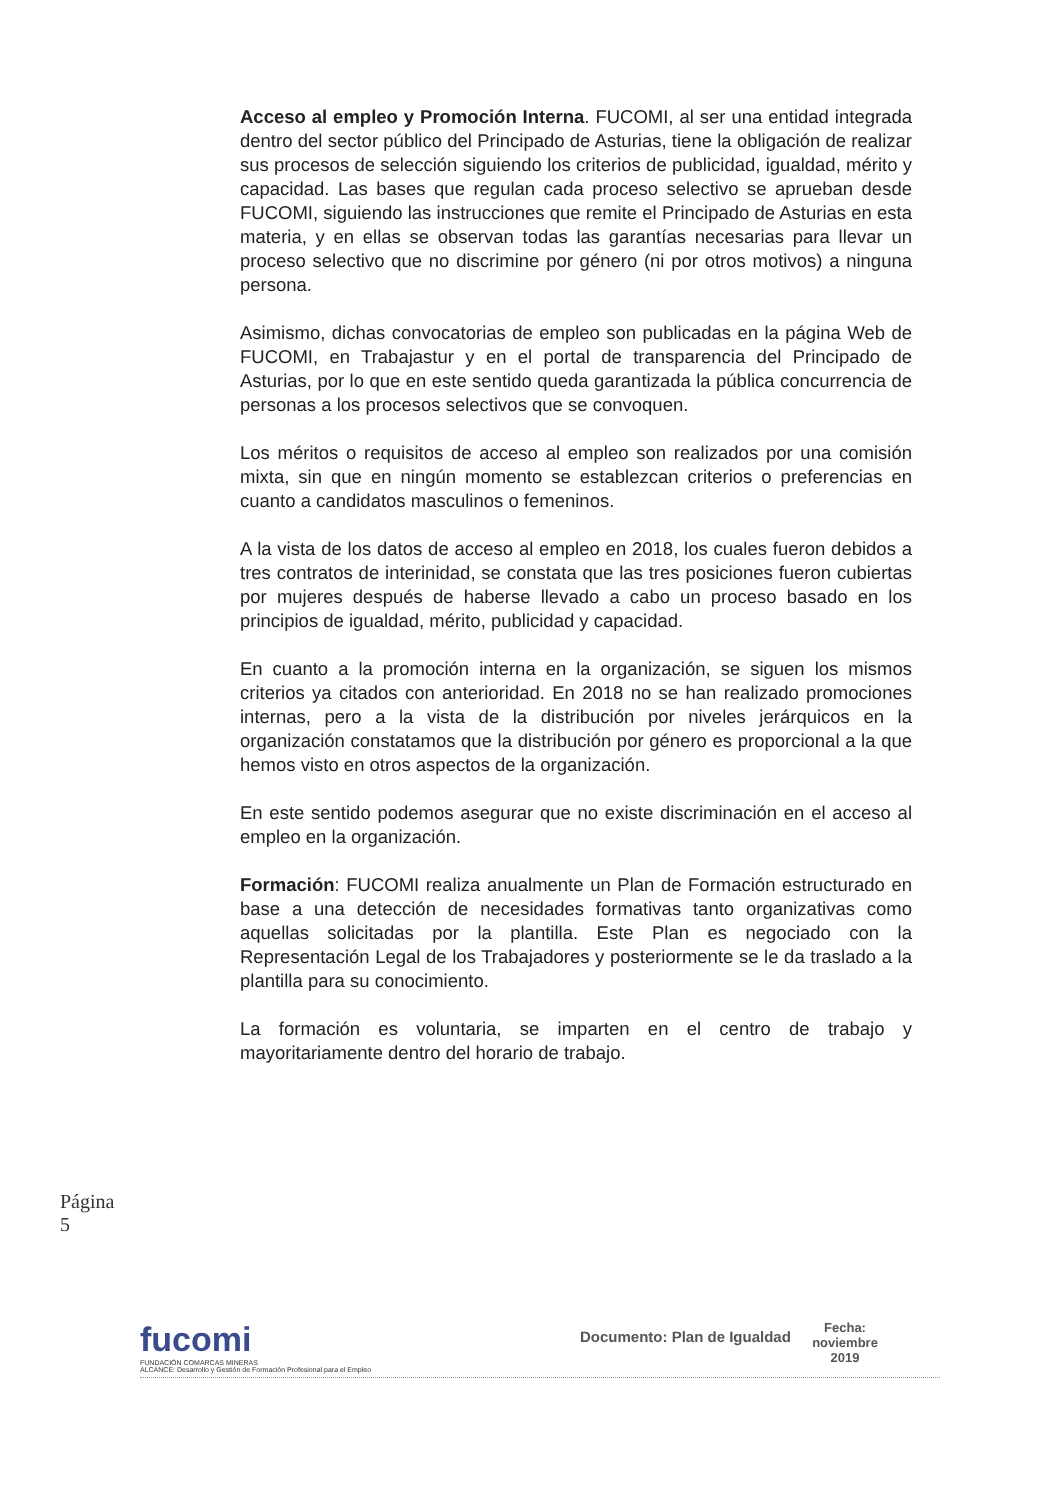Acceso al empleo y Promoción Interna. FUCOMI, al ser una entidad integrada dentro del sector público del Principado de Asturias, tiene la obligación de realizar sus procesos de selección siguiendo los criterios de publicidad, igualdad, mérito y capacidad. Las bases que regulan cada proceso selectivo se aprueban desde FUCOMI, siguiendo las instrucciones que remite el Principado de Asturias en esta materia, y en ellas se observan todas las garantías necesarias para llevar un proceso selectivo que no discrimine por género (ni por otros motivos) a ninguna persona.
Asimismo, dichas convocatorias de empleo son publicadas en la página Web de FUCOMI, en Trabajastur y en el portal de transparencia del Principado de Asturias, por lo que en este sentido queda garantizada la pública concurrencia de personas a los procesos selectivos que se convoquen.
Los méritos o requisitos de acceso al empleo son realizados por una comisión mixta, sin que en ningún momento se establezcan criterios o preferencias en cuanto a candidatos masculinos o femeninos.
A la vista de los datos de acceso al empleo en 2018, los cuales fueron debidos a tres contratos de interinidad, se constata que las tres posiciones fueron cubiertas por mujeres después de haberse llevado a cabo un proceso basado en los principios de igualdad, mérito, publicidad y capacidad.
En cuanto a la promoción interna en la organización, se siguen los mismos criterios ya citados con anterioridad. En 2018 no se han realizado promociones internas, pero a la vista de la distribución por niveles jerárquicos en la organización constatamos que la distribución por género es proporcional a la que hemos visto en otros aspectos de la organización.
En este sentido podemos asegurar que no existe discriminación en el acceso al empleo en la organización.
Formación: FUCOMI realiza anualmente un Plan de Formación estructurado en base a una detección de necesidades formativas tanto organizativas como aquellas solicitadas por la plantilla. Este Plan es negociado con la Representación Legal de los Trabajadores y posteriormente se le da traslado a la plantilla para su conocimiento.
La formación es voluntaria, se imparten en el centro de trabajo y mayoritariamente dentro del horario de trabajo.
Página 5
fucomi
FUNDACIÓN COMARCAS MINERAS
ALCANCE: Desarrollo y Gestión de Formación Profesional para el Empleo
Documento: Plan de Igualdad
Fecha:
noviembre
2019